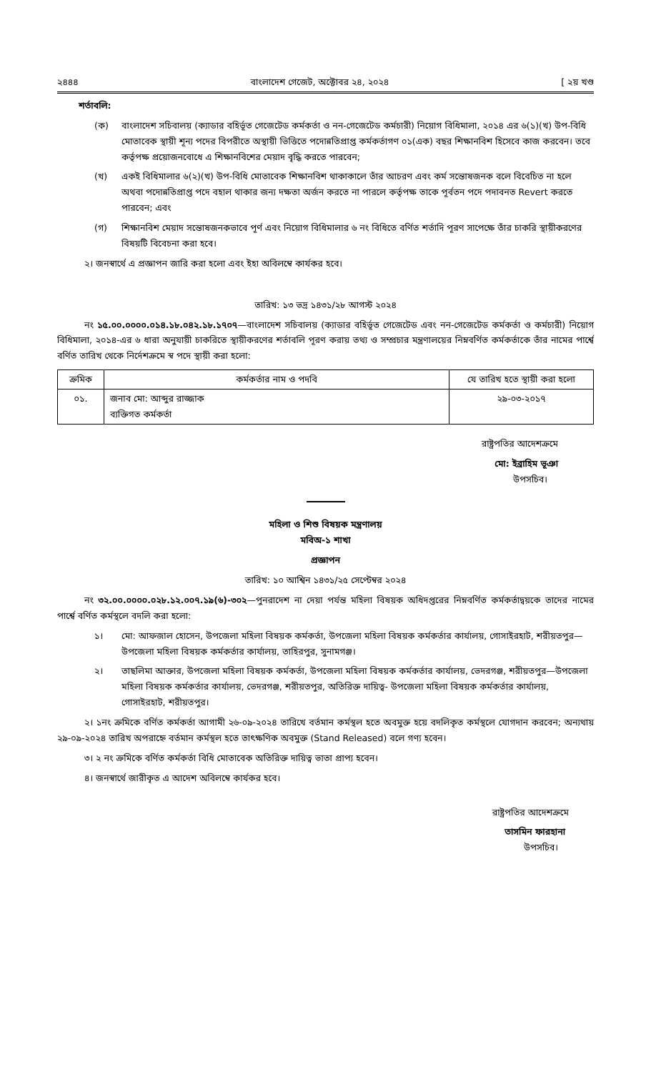২৪৪৪ বাংলাদেশ গেজেট, অক্টোবর ২৪, ২০২৪ [ ২য় খণ্ড
শর্তাবলি:
(ক) বাংলাদেশ সচিবালয় (ক্যাডার বহির্ভূত গেজেটেড কর্মকর্তা ও নন-গেজেটেড কর্মচারী) নিয়োগ বিধিমালা, ২০১৪ এর ৬(১)(খ) উপ-বিধি মোতাবেক স্থায়ী শূন্য পদের বিপরীতে অস্থায়ী ভিত্তিতে পদোন্নতিপ্রাপ্ত কর্মকর্তাগণ ০১(এক) বছর শিক্ষানবিশ হিসেবে কাজ করবেন। তবে কর্তৃপক্ষ প্রয়োজনবোধে এ শিক্ষানবিশের মেয়াদ বৃদ্ধি করতে পারবেন;
(খ) একই বিধিমালার ৬(২)(খ) উপ-বিধি মোতাবেক শিক্ষানবিশ থাকাকালে তাঁর আচরণ এবং কর্ম সন্তোষজনক বলে বিবেচিত না হলে অথবা পদোন্নতিপ্রাপ্ত পদে বহাল থাকার জন্য দক্ষতা অর্জন করতে না পারলে কর্তৃপক্ষ তাকে পূর্বতন পদে পদাবনত Revert করতে পারবেন; এবং
(গ) শিক্ষানবিশ মেয়াদ সন্তোষজনকভাবে পূর্ণ এবং নিয়োগ বিধিমালার ৬ নং বিধিতে বর্ণিত শর্তাদি পূরণ সাপেক্ষে তাঁর চাকরি স্থায়ীকরণের বিষয়টি বিবেচনা করা হবে।
২। জনস্বার্থে এ প্রজ্ঞাপন জারি করা হলো এবং ইহা অবিলম্বে কার্যকর হবে।
তারিখ: ১৩ ভদ্র ১৪৩১/২৮ আগস্ট ২০২৪
নং ১৫.০০.০০০০.০১৪.১৮.০৪২.১৮.১৭০৭—বাংলাদেশ সচিবালয় (ক্যাডার বহির্ভূত গেজেটেড এবং নন-গেজেটেড কর্মকর্তা ও কর্মচারী) নিয়োগ বিধিমালা, ২০১৪-এর ৬ ধারা অনুযায়ী চাকরিতে স্থায়ীকরণের শর্তাবলি পূরণ করায় তথ্য ও সম্প্রচার মন্ত্রণালয়ের নিম্নবর্ণিত কর্মকর্তাকে তাঁর নামের পার্শ্বে বর্ণিত তারিখ থেকে নির্দেশক্রমে স্ব পদে স্থায়ী করা হলো:
| ক্রমিক | কর্মকর্তার নাম ও পদবি | যে তারিখ হতে স্থায়ী করা হলো |
| --- | --- | --- |
| ০১. | জনাব মো: আব্দুর রাজ্জাক ব্যক্তিগত কর্মকর্তা | ২৯-০৩-২০১৭ |
রাষ্ট্রপতির আদেশক্রমে
মো: ইব্রাহিম ভূঞা
উপসচিব।
মহিলা ও শিশু বিষয়ক মন্ত্রণালয়
মবিঅ-১ শাখা
প্রজ্ঞাপন
তারিখ: ১০ আশ্বিন ১৪৩১/২৫ সেপ্টেম্বর ২০২৪
নং ৩২.০০.০০০০.০২৮.১২.০০৭.১৯(৬)-৩০২—পুনরাদেশ না দেয়া পর্যন্ত মহিলা বিষয়ক অধিদপ্তরের নিম্নবর্ণিত কর্মকর্তাদ্বয়কে তাদের নামের পার্শ্বে বর্ণিত কর্মস্থলে বদলি করা হলো:
১। মো: আফজাল হোসেন, উপজেলা মহিলা বিষয়ক কর্মকর্তা, উপজেলা মহিলা বিষয়ক কর্মকর্তার কার্যালয়, গোসাইরহাট, শরীয়তপুর—উপজেলা মহিলা বিষয়ক কর্মকর্তার কার্যালয়, তাহিরপুর, সুনামগঞ্জ।
২। তাছলিমা আক্তার, উপজেলা মহিলা বিষয়ক কর্মকর্তা, উপজেলা মহিলা বিষয়ক কর্মকর্তার কার্যালয়, ভেদরগঞ্জ, শরীয়তপুর—উপজেলা মহিলা বিষয়ক কর্মকর্তার কার্যালয়, ভেদরগঞ্জ, শরীয়তপুর, অতিরিক্ত দায়িত্ব- উপজেলা মহিলা বিষয়ক কর্মকর্তার কার্যালয়, গোসাইরহাট, শরীয়তপুর।
২। ১নং ক্রমিকে বর্ণিত কর্মকর্তা আগামী ২৬-০৯-২০২৪ তারিখে বর্তমান কর্মস্থল হতে অবমুক্ত হয়ে বদলিকৃত কর্মস্থলে যোগদান করবেন; অন্যথায় ২৯-০৯-২০২৪ তারিখ অপরাহ্নে বর্তমান কর্মস্থল হতে তাৎক্ষণিক অবমুক্ত (Stand Released) বলে গণ্য হবেন।
৩। ২ নং ক্রমিকে বর্ণিত কর্মকর্তা বিধি মোতাবেক অতিরিক্ত দায়িত্ব ভাতা প্রাপ্য হবেন।
৪। জনস্বার্থে জারীকৃত এ আদেশ অবিলম্বে কার্যকর হবে।
রাষ্ট্রপতির আদেশক্রমে
তাসমিন ফারহানা
উপসচিব।